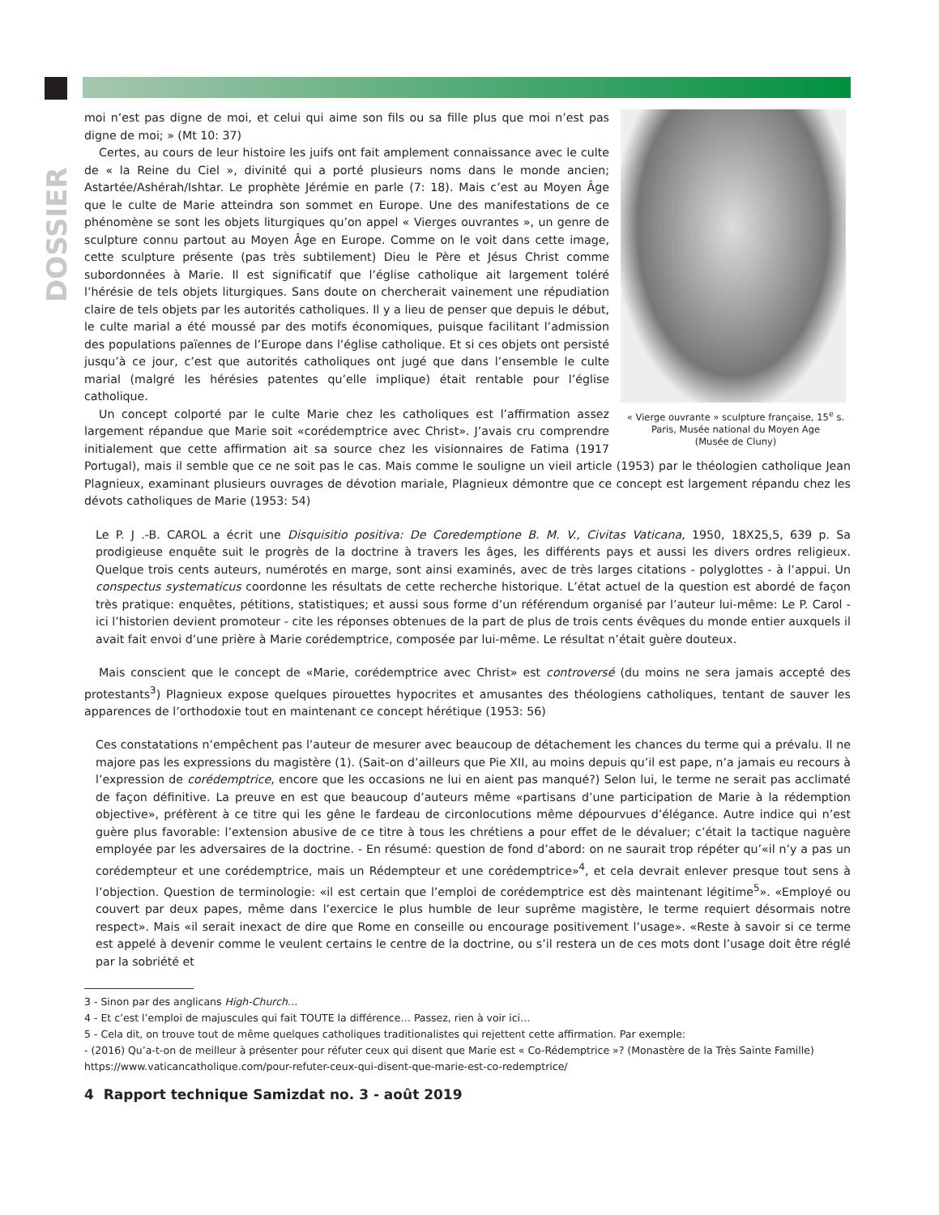DOSSIER
« Vierge ouvrante » sculpture française, 15<sup>e</sup> s.
Paris, Musée national du Moyen Age
(Musée de Cluny)
moi n’est pas digne de moi, et celui qui aime son fils ou sa fille plus que moi n’est pas digne de moi; » (Mt 10: 37)
Certes, au cours de leur histoire les juifs ont fait amplement connaissance avec le culte de « la Reine du Ciel », divinité qui a porté plusieurs noms dans le monde ancien; Astartée/Ashérah/Ishtar. Le prophète Jérémie en parle (7: 18). Mais c’est au Moyen Âge que le culte de Marie atteindra son sommet en Europe. Une des manifestations de ce phénomène se sont les objets liturgiques qu’on appel « Vierges ouvrantes », un genre de sculpture connu partout au Moyen Âge en Europe. Comme on le voit dans cette image, cette sculpture présente (pas très subtilement) Dieu le Père et Jésus Christ comme subordonnées à Marie. Il est significatif que l’église catholique ait largement toléré l’hérésie de tels objets liturgiques. Sans doute on chercherait vainement une répudiation claire de tels objets par les autorités catholiques. Il y a lieu de penser que depuis le début, le culte marial a été moussé par des motifs économiques, puisque facilitant l’admission des populations païennes de l’Europe dans l’église catholique. Et si ces objets ont persisté jusqu’à ce jour, c’est que autorités catholiques ont jugé que dans l’ensemble le culte marial (malgré les hérésies patentes qu’elle implique) était rentable pour l’église catholique.
Un concept colporté par le culte Marie chez les catholiques est l’affirmation assez largement répandue que Marie soit «corédemptrice avec Christ». J’avais cru comprendre initialement que cette affirmation ait sa source chez les visionnaires de Fatima (1917 Portugal), mais il semble que ce ne soit pas le cas. Mais comme le souligne un vieil article (1953) par le théologien catholique Jean Plagnieux, examinant plusieurs ouvrages de dévotion mariale, Plagnieux démontre que ce concept est largement répandu chez les dévots catholiques de Marie (1953: 54)
Le P. J .-B. CAROL a écrit une Disquisitio positiva: De Coredemptione B. M. V., Civitas Vaticana, 1950, 18X25,5, 639 p. Sa prodigieuse enquête suit le progrès de la doctrine à travers les âges, les différents pays et aussi les divers ordres religieux. Quelque trois cents auteurs, numérotés en marge, sont ainsi examinés, avec de très larges citations - polyglottes - à l’appui. Un conspectus systematicus coordonne les résultats de cette recherche historique. L’état actuel de la question est abordé de façon très pratique: enquêtes, pétitions, statistiques; et aussi sous forme d’un référendum organisé par l’auteur lui-même: Le P. Carol - ici l’historien devient promoteur - cite les réponses obtenues de la part de plus de trois cents évêques du monde entier auxquels il avait fait envoi d’une prière à Marie corédemptrice, composée par lui-même. Le résultat n’était guère douteux.
Mais conscient que le concept de «Marie, corédemptrice avec Christ» est controversé (du moins ne sera jamais accepté des protestants<sup>3</sup>) Plagnieux expose quelques pirouettes hypocrites et amusantes des théologiens catholiques, tentant de sauver les apparences de l’orthodoxie tout en maintenant ce concept hérétique (1953: 56)
Ces constatations n’empêchent pas l’auteur de mesurer avec beaucoup de détachement les chances du terme qui a prévalu. Il ne majore pas les expressions du magistère (1). (Sait-on d’ailleurs que Pie XII, au moins depuis qu’il est pape, n’a jamais eu recours à l’expression de corédemptrice, encore que les occasions ne lui en aient pas manqué?) Selon lui, le terme ne serait pas acclimaté de façon définitive. La preuve en est que beaucoup d’auteurs même «partisans d’une participation de Marie à la rédemption objective», préfèrent à ce titre qui les gêne le fardeau de circonlocutions même dépourvues d’élégance. Autre indice qui n’est guère plus favorable: l’extension abusive de ce titre à tous les chrétiens a pour effet de le dévaluer; c’était la tactique naguère employée par les adversaires de la doctrine. - En résumé: question de fond d’abord: on ne saurait trop répéter qu’«il n’y a pas un corédempteur et une corédemptrice, mais un Rédempteur et une corédemptrice»<sup>4</sup>, et cela devrait enlever presque tout sens à l’objection. Question de terminologie: «il est certain que l’emploi de corédemptrice est dès maintenant légitime<sup>5</sup>». «Employé ou couvert par deux papes, même dans l’exercice le plus humble de leur suprême magistère, le terme requiert désormais notre respect». Mais «il serait inexact de dire que Rome en conseille ou encourage positivement l’usage». «Reste à savoir si ce terme est appelé à devenir comme le veulent certains le centre de la doctrine, ou s’il restera un de ces mots dont l’usage doit être réglé par la sobriété et
3 - Sinon par des anglicans High-Church…
4 - Et c’est l’emploi de majuscules qui fait TOUTE la différence… Passez, rien à voir ici…
5 - Cela dit, on trouve tout de même quelques catholiques traditionalistes qui rejettent cette affirmation. Par exemple:
- (2016) Qu’a-t-on de meilleur à présenter pour réfuter ceux qui disent que Marie est « Co-Rédemptrice »? (Monastère de la Très Sainte Famille)
https://www.vaticancatholique.com/pour-refuter-ceux-qui-disent-que-marie-est-co-redemptrice/
4 Rapport technique Samizdat no. 3 - août 2019